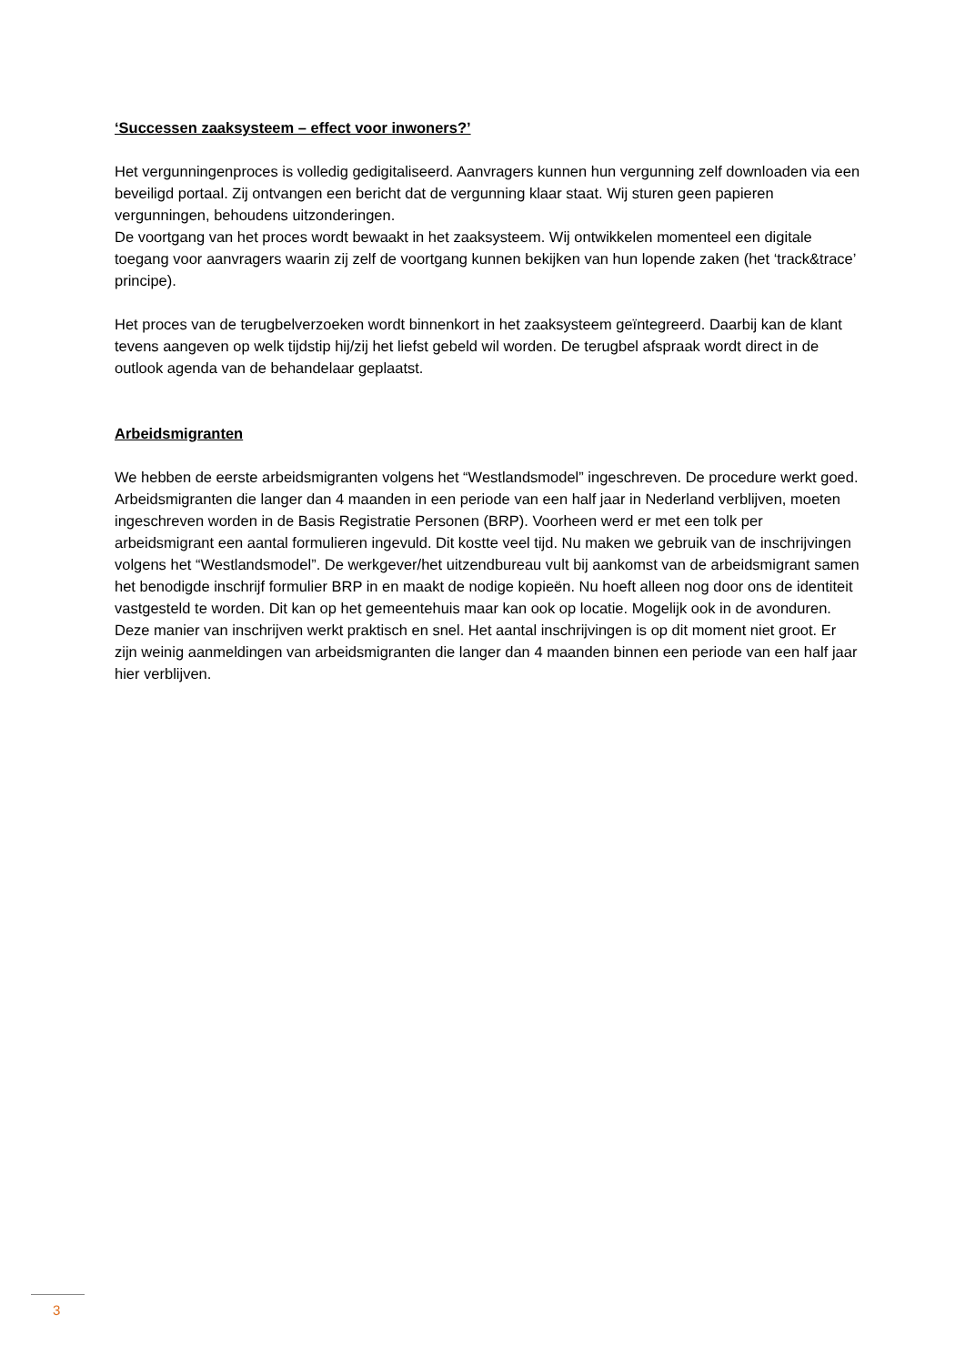‘Successen zaaksysteem – effect voor inwoners?’
Het vergunningenproces is volledig gedigitaliseerd. Aanvragers kunnen hun vergunning zelf downloaden via een beveiligd portaal. Zij ontvangen een bericht dat de vergunning klaar staat. Wij sturen geen papieren vergunningen, behoudens uitzonderingen.
De voortgang van het proces wordt bewaakt in het zaaksysteem. Wij ontwikkelen momenteel een digitale toegang voor aanvragers waarin zij zelf de voortgang kunnen bekijken van hun lopende zaken (het ‘track&trace’ principe).
Het proces van de terugbelverzoeken wordt binnenkort in het zaaksysteem geïntegreerd. Daarbij kan de klant tevens aangeven op welk tijdstip hij/zij het liefst gebeld wil worden. De terugbel afspraak wordt direct in de outlook agenda van de behandelaar geplaatst.
Arbeidsmigranten
We hebben de eerste arbeidsmigranten volgens het “Westlandsmodel” ingeschreven. De procedure werkt goed.
Arbeidsmigranten die langer dan 4 maanden in een periode van een half jaar in Nederland verblijven, moeten ingeschreven worden in de Basis Registratie Personen (BRP). Voorheen werd er met een tolk per arbeidsmigrant een aantal formulieren ingevuld. Dit kostte veel tijd. Nu maken we gebruik van de inschrijvingen volgens het “Westlandsmodel”. De werkgever/het uitzendbureau vult bij aankomst van de arbeidsmigrant samen het benodigde inschrijf formulier BRP in en maakt de nodige kopieën. Nu hoeft alleen nog door ons de identiteit vastgesteld te worden. Dit kan op het gemeentehuis maar kan ook op locatie. Mogelijk ook in de avonduren.
Deze manier van inschrijven werkt praktisch en snel. Het aantal inschrijvingen is op dit moment niet groot. Er zijn weinig aanmeldingen van arbeidsmigranten die langer dan 4 maanden binnen een periode van een half jaar hier verblijven.
3